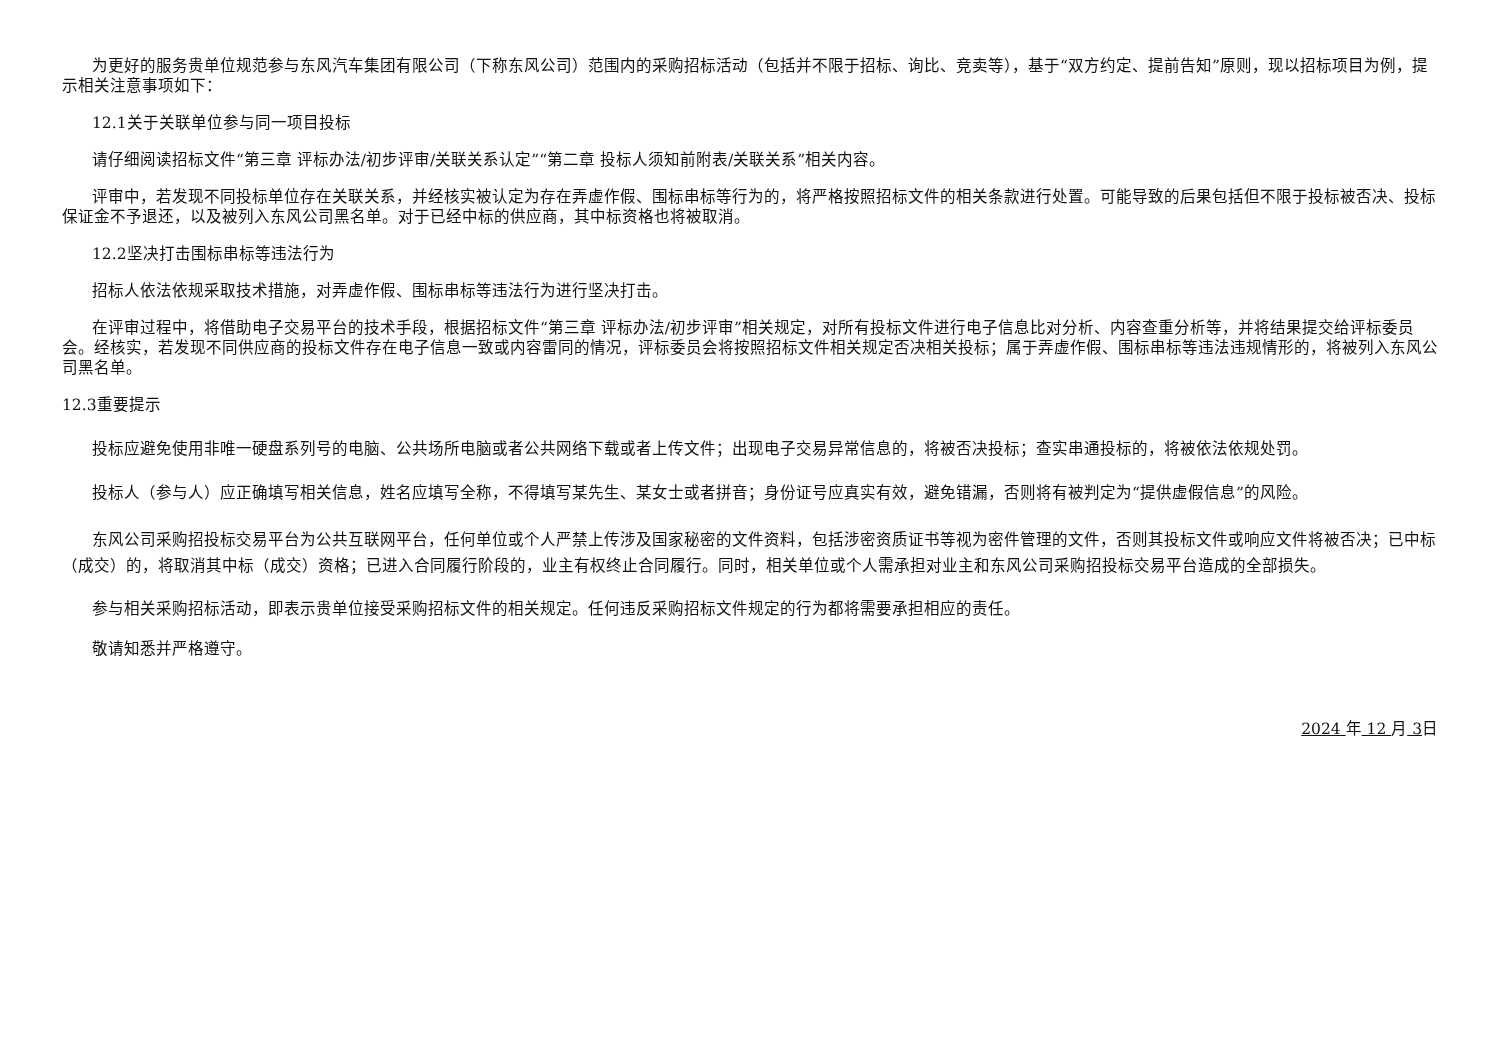为更好的服务贵单位规范参与东风汽车集团有限公司（下称东风公司）范围内的采购招标活动（包括并不限于招标、询比、竞卖等），基于“双方约定、提前告知”原则，现以招标项目为例，提示相关注意事项如下：
12.1关于关联单位参与同一项目投标
请仔细阅读招标文件“第三章 评标办法/初步评审/关联关系认定”“第二章 投标人须知前附表/关联关系”相关内容。
评审中，若发现不同投标单位存在关联关系，并经核实被认定为存在弄虚作假、围标串标等行为的，将严格按照招标文件的相关条款进行处置。可能导致的后果包括但不限于投标被否决、投标保证金不予退还，以及被列入东风公司黑名单。对于已经中标的供应商，其中标资格也将被取消。
12.2坚决打击围标串标等违法行为
招标人依法依规采取技术措施，对弄虚作假、围标串标等违法行为进行坚决打击。
在评审过程中，将借助电子交易平台的技术手段，根据招标文件“第三章 评标办法/初步评审”相关规定，对所有投标文件进行电子信息比对分析、内容查重分析等，并将结果提交给评标委员会。经核实，若发现不同供应商的投标文件存在电子信息一致或内容雷同的情况，评标委员会将按照招标文件相关规定否决相关投标；属于弄虚作假、围标串标等违法违规情形的，将被列入东风公司黑名单。
12.3重要提示
投标应避免使用非唯一硬盘系列号的电脑、公共场所电脑或者公共网络下载或者上传文件；出现电子交易异常信息的，将被否决投标；查实串通投标的，将被依法依规处罚。
投标人（参与人）应正确填写相关信息，姓名应填写全称，不得填写某先生、某女士或者拼音；身份证号应真实有效，避免错漏，否则将有被判定为“提供虚假信息”的风险。
东风公司采购招投标交易平台为公共互联网平台，任何单位或个人严禁上传涉及国家秘密的文件资料，包括涉密资质证书等视为密件管理的文件，否则其投标文件或响应文件将被否决；已中标（成交）的，将取消其中标（成交）资格；已进入合同履行阶段的，业主有权终止合同履行。同时，相关单位或个人需承担对业主和东风公司采购招投标交易平台造成的全部损失。
参与相关采购招标活动，即表示贵单位接受采购招标文件的相关规定。任何违反采购招标文件规定的行为都将需要承担相应的责任。
敬请知悉并严格遵守。
2024 年 12 月 3日